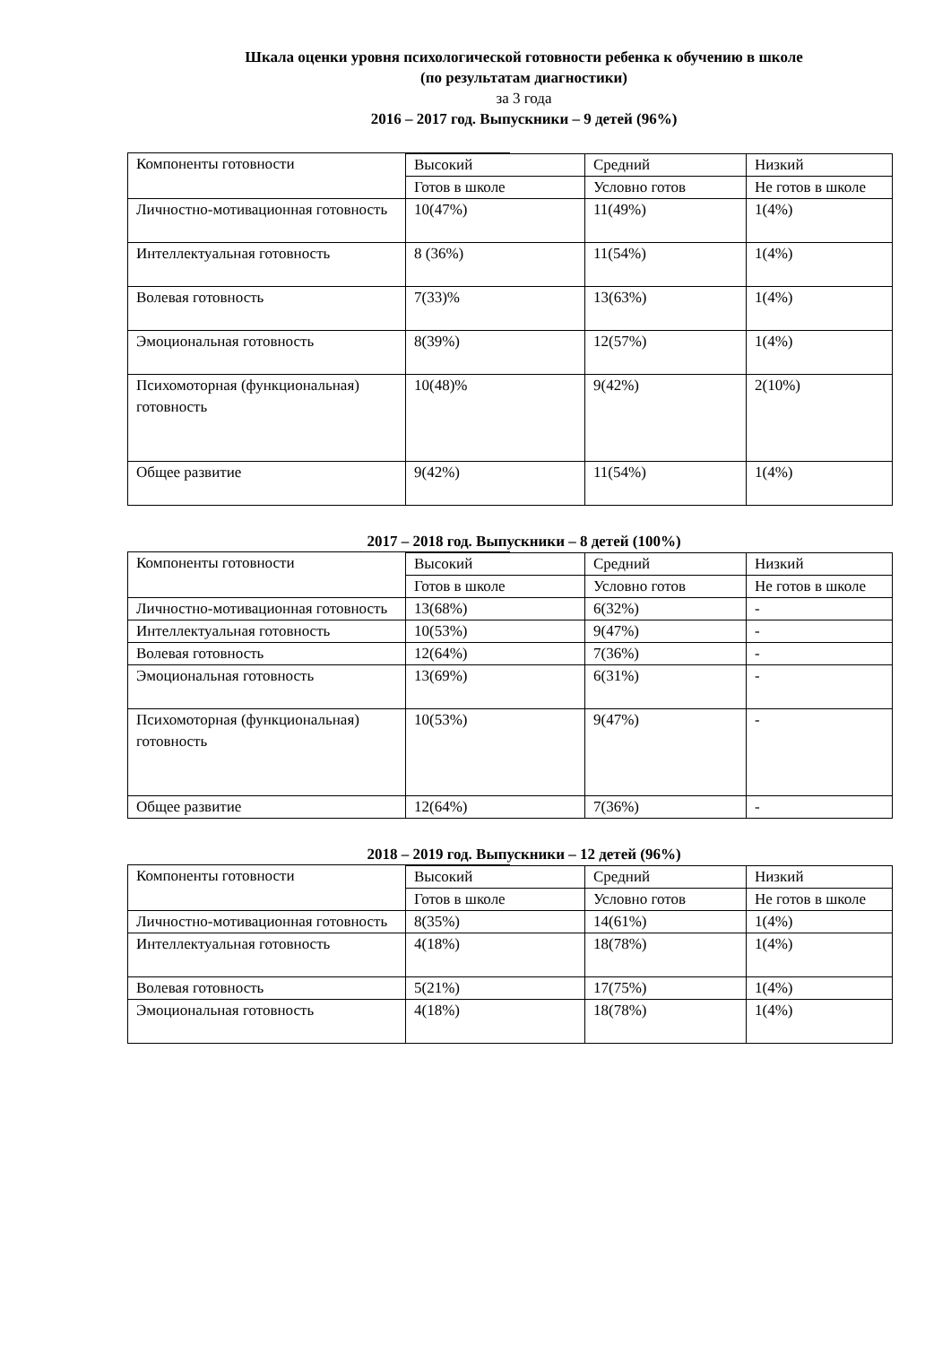Шкала оценки уровня психологической готовности ребенка к обучению в школе
(по результатам диагностики)
за 3 года
2016 – 2017 год. Выпускники – 9 детей (96%)
| Компоненты готовности | | | | |
| | Высокий | | Средний | Низкий |
| | Готов в школе | | Условно готов | Не готов в школе |
| Личностно-мотивационная готовность | 10(47%) | | 11(49%) | 1(4%) |
| Интеллектуальная готовность | 8 (36%) | | 11(54%) | 1(4%) |
| Волевая готовность | 7(33)% | | 13(63%) | 1(4%) |
| Эмоциональная готовность | 8(39%) | | 12(57%) | 1(4%) |
| Психомоторная (функциональная) готовность | 10(48)% | | 9(42%) | 2(10%) |
| Общее развитие | 9(42%) | | 11(54%) | 1(4%) |
2017 – 2018 год. Выпускники – 8 детей (100%)
| Компоненты готовности | | | | |
| | Высокий | | Средний | Низкий |
| | Готов в школе | | Условно готов | Не готов в школе |
| Личностно-мотивационная готовность | 13(68%) | | 6(32%) | - |
| Интеллектуальная готовность | 10(53%) | | 9(47%) | - |
| Волевая готовность | 12(64%) | | 7(36%) | - |
| Эмоциональная готовность | 13(69%) | | 6(31%) | - |
| Психомоторная (функциональная) готовность | 10(53%) | | 9(47%) | - |
| Общее развитие | 12(64%) | | 7(36%) | - |
2018 – 2019 год. Выпускники – 12 детей (96%)
| Компоненты готовности | | | | |
| | Высокий | | Средний | Низкий |
| | Готов в школе | | Условно готов | Не готов в школе |
| Личностно-мотивационная готовность | 8(35%) | | 14(61%) | 1(4%) |
| Интеллектуальная готовность | 4(18%) | | 18(78%) | 1(4%) |
| Волевая готовность | 5(21%) | | 17(75%) | 1(4%) |
| Эмоциональная готовность | 4(18%) | | 18(78%) | 1(4%) |